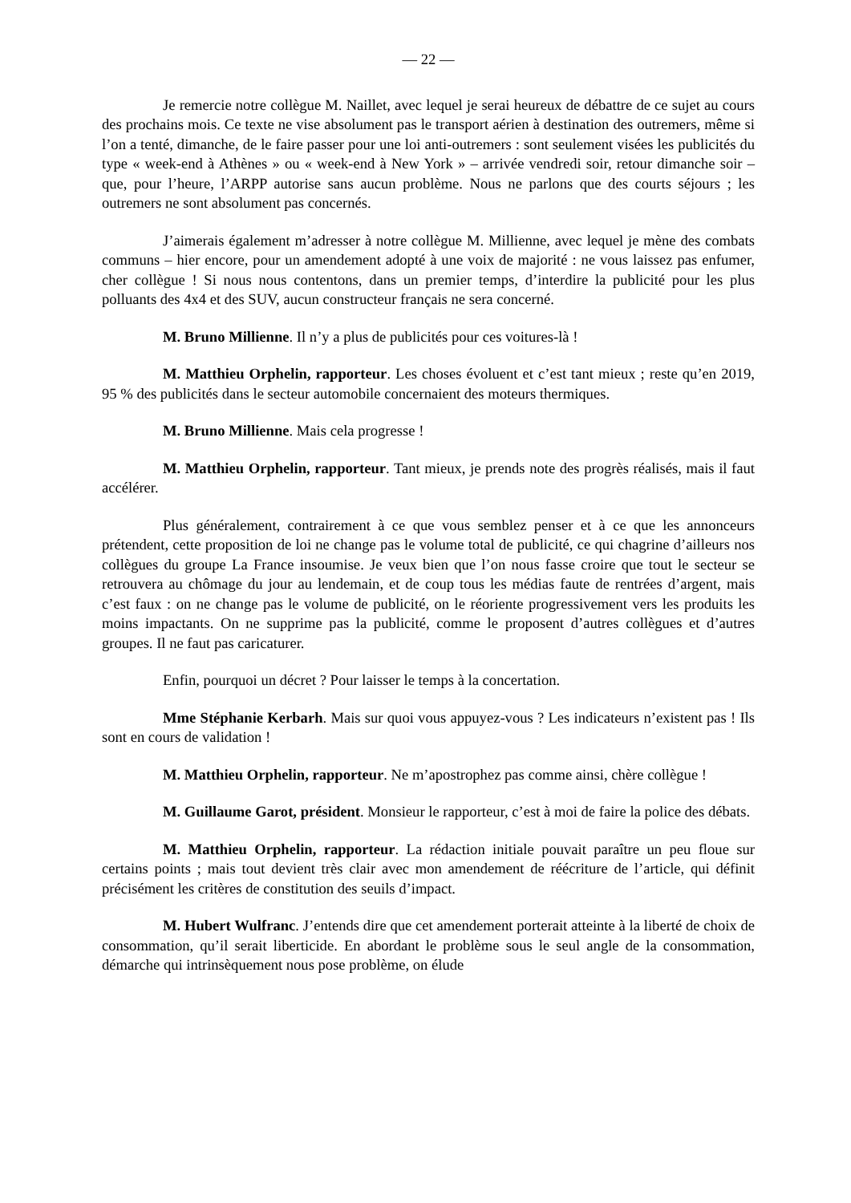— 22 —
Je remercie notre collègue M. Naillet, avec lequel je serai heureux de débattre de ce sujet au cours des prochains mois. Ce texte ne vise absolument pas le transport aérien à destination des outremers, même si l’on a tenté, dimanche, de le faire passer pour une loi anti-outremers : sont seulement visées les publicités du type « week-end à Athènes » ou « week-end à New York » – arrivée vendredi soir, retour dimanche soir – que, pour l’heure, l’ARPP autorise sans aucun problème. Nous ne parlons que des courts séjours ; les outremers ne sont absolument pas concernés.
J’aimerais également m’adresser à notre collègue M. Millienne, avec lequel je mène des combats communs – hier encore, pour un amendement adopté à une voix de majorité : ne vous laissez pas enfumer, cher collègue ! Si nous nous contentons, dans un premier temps, d’interdire la publicité pour les plus polluants des 4x4 et des SUV, aucun constructeur français ne sera concerné.
M. Bruno Millienne. Il n’y a plus de publicités pour ces voitures-là !
M. Matthieu Orphelin, rapporteur. Les choses évoluent et c’est tant mieux ; reste qu’en 2019, 95 % des publicités dans le secteur automobile concernaient des moteurs thermiques.
M. Bruno Millienne. Mais cela progresse !
M. Matthieu Orphelin, rapporteur. Tant mieux, je prends note des progrès réalisés, mais il faut accélérer.
Plus généralement, contrairement à ce que vous semblez penser et à ce que les annonceurs prétendent, cette proposition de loi ne change pas le volume total de publicité, ce qui chagrine d’ailleurs nos collègues du groupe La France insoumise. Je veux bien que l’on nous fasse croire que tout le secteur se retrouvera au chômage du jour au lendemain, et de coup tous les médias faute de rentrées d’argent, mais c’est faux : on ne change pas le volume de publicité, on le réoriente progressivement vers les produits les moins impactants. On ne supprime pas la publicité, comme le proposent d’autres collègues et d’autres groupes. Il ne faut pas caricaturer.
Enfin, pourquoi un décret ? Pour laisser le temps à la concertation.
Mme Stéphanie Kerbarh. Mais sur quoi vous appuyez-vous ? Les indicateurs n’existent pas ! Ils sont en cours de validation !
M. Matthieu Orphelin, rapporteur. Ne m’apostrophez pas comme ainsi, chère collègue !
M. Guillaume Garot, président. Monsieur le rapporteur, c’est à moi de faire la police des débats.
M. Matthieu Orphelin, rapporteur. La rédaction initiale pouvait paraître un peu floue sur certains points ; mais tout devient très clair avec mon amendement de réécriture de l’article, qui définit précisément les critères de constitution des seuils d’impact.
M. Hubert Wulfranc. J’entends dire que cet amendement porterait atteinte à la liberté de choix de consommation, qu’il serait liberticide. En abordant le problème sous le seul angle de la consommation, démarche qui intrinsèquement nous pose problème, on élude